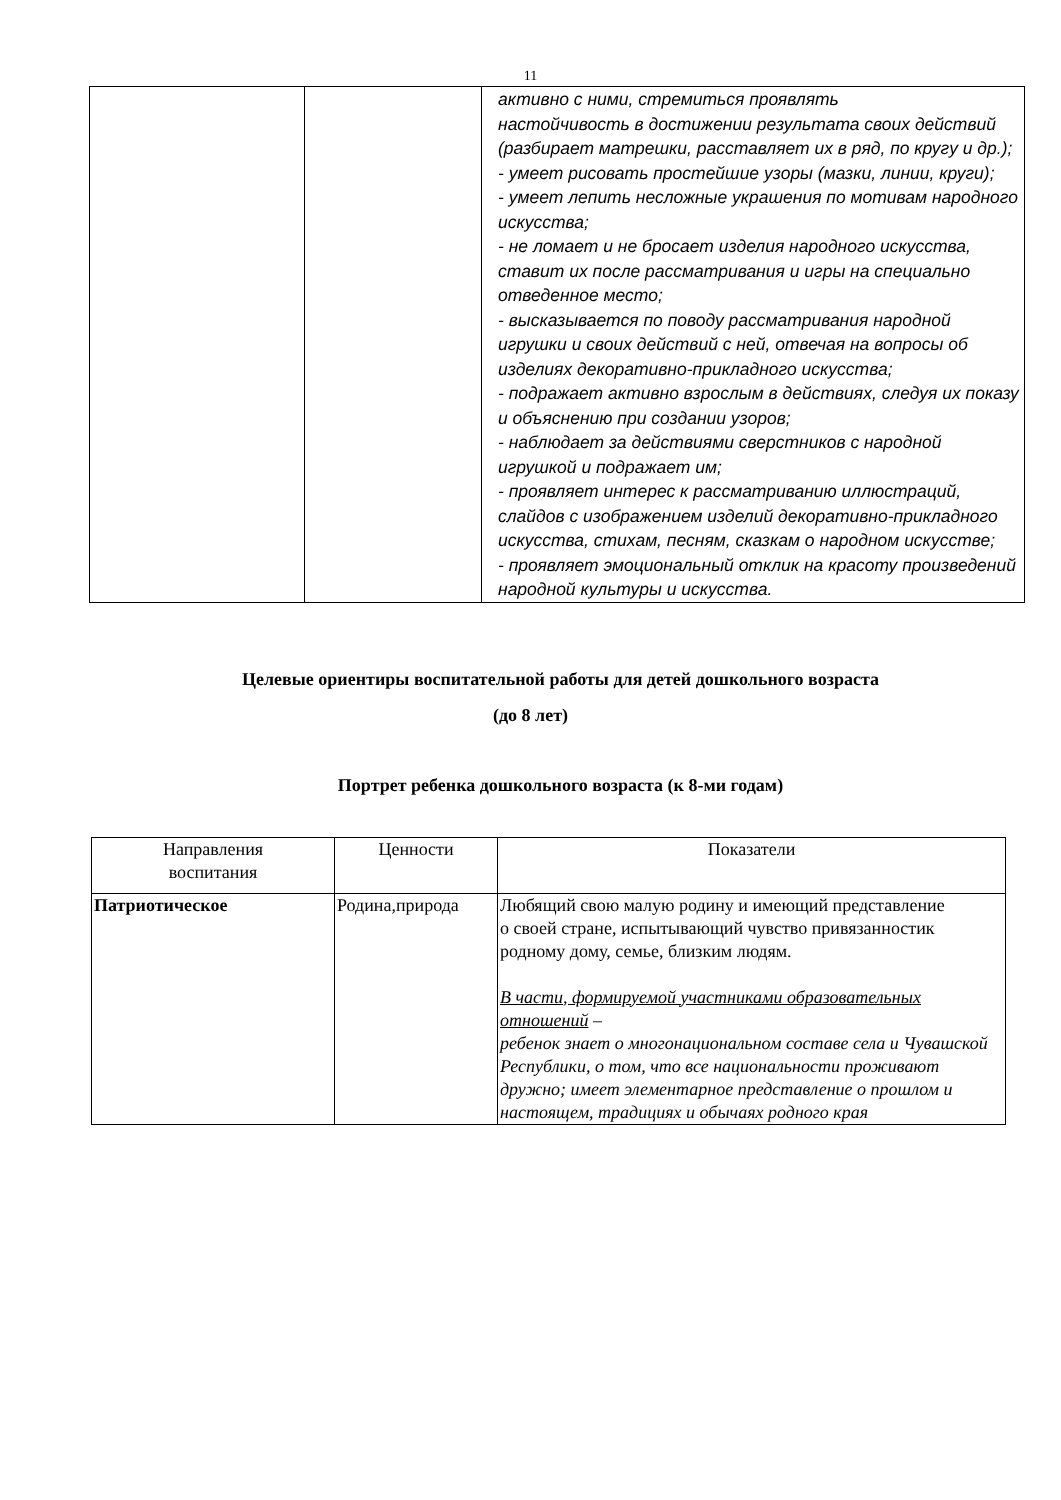11
| | | активно с ними, стремиться проявлять настойчивость в достижении результата своих действий (разбирает матрешки, расставляет их в ряд, по кругу и др.); - умеет рисовать простейшие узоры (мазки, линии, круги); - умеет лепить несложные украшения по мотивам народного искусства; - не ломает и не бросает изделия народного искусства, ставит их после рассматривания и игры на специально отведенное место; - высказывается по поводу рассматривания народной игрушки и своих действий с ней, отвечая на вопросы об изделиях декоративно-прикладного искусства; - подражает активно взрослым в действиях, следуя их показу и объяснению при создании узоров; - наблюдает за действиями сверстников с народной игрушкой и подражает им; - проявляет интерес к рассматриванию иллюстраций, слайдов с изображением изделий декоративно-прикладного искусства, стихам, песням, сказкам о народном искусстве; - проявляет эмоциональный отклик на красоту произведений народной культуры и искусства. |
Целевые ориентиры воспитательной работы для детей дошкольного возраста
(до 8 лет)
Портрет ребенка дошкольного возраста (к 8-ми годам)
| Направления воспитания | Ценности | Показатели |
| --- | --- | --- |
| Патриотическое | Родина,природа | Любящий свою малую родину и имеющий представление о своей стране, испытывающий чувство привязанностик родному дому, семье, близким людям. В части, формируемой участниками образовательных отношений – ребенок знает о многонациональном составе села и Чувашской Республики, о том, что все национальности проживают дружно; имеет элементарное представление о прошлом и настоящем, традициях и обычаях родного края |